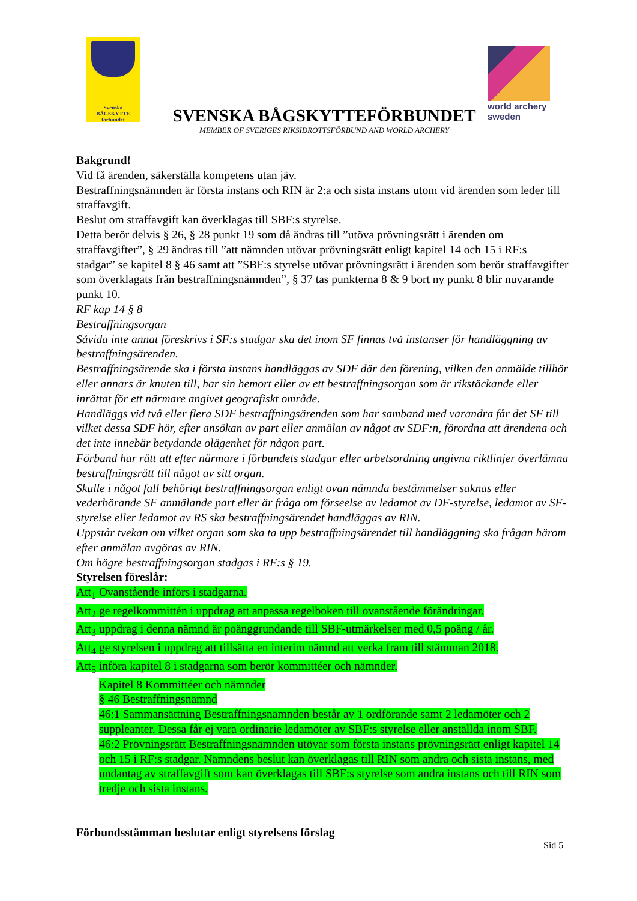Svenska
BÅGSKYTTE
förbundet
SVENSKA BÅGSKYTTEFÖRBUNDET
MEMBER OF SVERIGES RIKSIDROTTSFÖRBUND AND WORLD ARCHERY
world archery
sweden
Bakgrund!
Vid få ärenden, säkerställa kompetens utan jäv.
Bestraffningsnämnden är första instans och RIN är 2:a och sista instans utom vid ärenden som leder till straffavgift.
Beslut om straffavgift kan överklagas till SBF:s styrelse.
Detta berör delvis § 26, § 28 punkt 19 som då ändras till ”utöva prövningsrätt i ärenden om straffavgifter”, § 29 ändras till ”att nämnden utövar prövningsrätt enligt kapitel 14 och 15 i RF:s stadgar” se kapitel 8 § 46 samt att ”SBF:s styrelse utövar prövningsrätt i ärenden som berör straffavgifter som överklagats från bestraffningsnämnden”, § 37 tas punkterna 8 & 9 bort ny punkt 8 blir nuvarande punkt 10.
RF kap 14 § 8
Bestraffningsorgan
Såvida inte annat föreskrivs i SF:s stadgar ska det inom SF finnas två instanser för handläggning av bestraffningsärenden.
Bestraffningsärende ska i första instans handläggas av SDF där den förening, vilken den anmälde tillhör eller annars är knuten till, har sin hemort eller av ett bestraffningsorgan som är rikstäckande eller inrättat för ett närmare angivet geografiskt område.
Handläggs vid två eller flera SDF bestraffningsärenden som har samband med varandra får det SF till vilket dessa SDF hör, efter ansökan av part eller anmälan av något av SDF:n, förordna att ärendena och det inte innebär betydande olägenhet för någon part.
Förbund har rätt att efter närmare i förbundets stadgar eller arbetsordning angivna riktlinjer överlämna bestraffningsrätt till något av sitt organ.
Skulle i något fall behörigt bestraffningsorgan enligt ovan nämnda bestämmelser saknas eller vederbörande SF anmälande part eller är fråga om förseelse av ledamot av DF-styrelse, ledamot av SF-styrelse eller ledamot av RS ska bestraffningsärendet handläggas av RIN.
Uppstår tvekan om vilket organ som ska ta upp bestraffningsärendet till handläggning ska frågan härom efter anmälan avgöras av RIN.
Om högre bestraffningsorgan stadgas i RF:s § 19.
Styrelsen föreslår:
Att<sub>1</sub> Ovanstående införs i stadgarna.
Att<sub>2</sub> ge regelkommittén i uppdrag att anpassa regelboken till ovanstående förändringar.
Att<sub>3</sub> uppdrag i denna nämnd är poänggrundande till SBF-utmärkelser med 0,5 poäng / år.
Att<sub>4</sub> ge styrelsen i uppdrag att tillsätta en interim nämnd att verka fram till stämman 2018.
Att<sub>5</sub> införa kapitel 8 i stadgarna som berör kommittéer och nämnder.
Kapitel 8 Kommittéer och nämnder
§ 46 Bestraffningsnämnd
46:1 Sammansättning Bestraffningsnämnden består av 1 ordförande samt 2 ledamöter och 2 suppleanter. Dessa får ej vara ordinarie ledamöter av SBF:s styrelse eller anställda inom SBF.
46:2 Prövningsrätt Bestraffningsnämnden utövar som första instans prövningsrätt enligt kapitel 14 och 15 i RF:s stadgar. Nämndens beslut kan överklagas till RIN som andra och sista instans, med undantag av straffavgift som kan överklagas till SBF:s styrelse som andra instans och till RIN som tredje och sista instans.
Förbundsstämman beslutar enligt styrelsens förslag
Sid 5